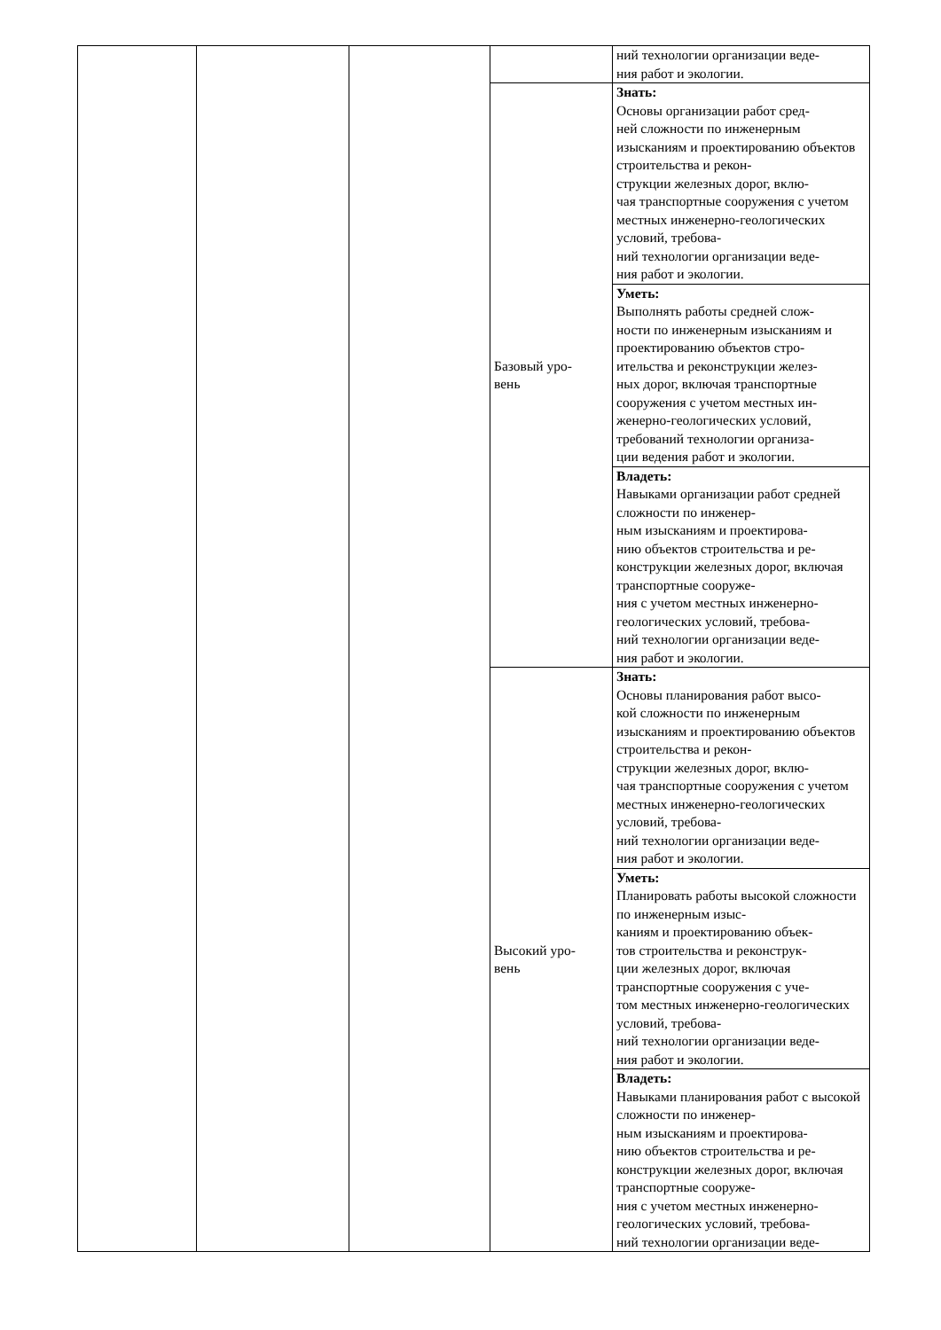| | | | | ний технологии организации веде- ния работ и экологии. |
| | | | Базовый уро- вень | Знать: Основы организации работ сред- ней сложности по инженерным изысканиям и проектированию объектов строительства и рекон- струкции железных дорог, вклю- чая транспортные сооружения с учетом местных инженерно-геологических условий, требова- ний технологии организации веде- ния работ и экологии. |
| | | | | Уметь: Выполнять работы средней слож- ности по инженерным изысканиям и проектированию объектов стро- ительства и реконструкции желез- ных дорог, включая транспортные сооружения с учетом местных ин- женерно-геологических условий, требований технологии организа- ции ведения работ и экологии. |
| | | | | Владеть: Навыками организации работ средней сложности по инженер- ным изысканиям и проектирова- нию объектов строительства и ре- конструкции железных дорог, включая транспортные сооруже- ния с учетом местных инженерно-геологических условий, требова- ний технологии организации веде- ния работ и экологии. |
| | | | Высокий уро- вень | Знать: Основы планирования работ высо- кой сложности по инженерным изысканиям и проектированию объектов строительства и рекон- струкции железных дорог, вклю- чая транспортные сооружения с учетом местных инженерно-геологических условий, требова- ний технологии организации веде- ния работ и экологии. |
| | | | | Уметь: Планировать работы высокой сложности по инженерным изыс- каниям и проектированию объек- тов строительства и реконструк- ции железных дорог, включая транспортные сооружения с уче- том местных инженерно-геологических условий, требова- ний технологии организации веде- ния работ и экологии. |
| | | | | Владеть: Навыками планирования работ с высокой сложности по инженер- ным изысканиям и проектирова- нию объектов строительства и ре- конструкции железных дорог, включая транспортные сооруже- ния с учетом местных инженерно-геологических условий, требова- ний технологии организации веде- |